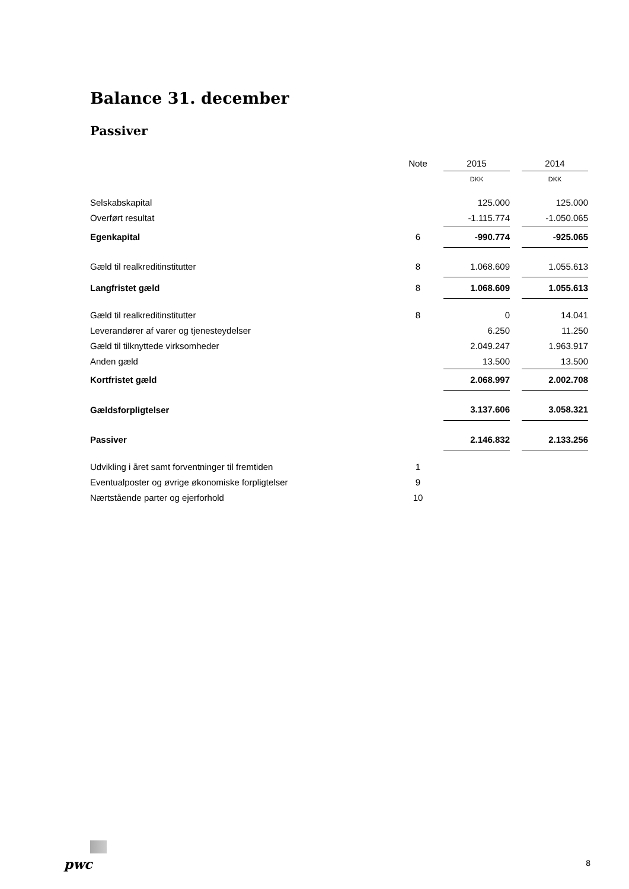Balance 31. december
Passiver
| | Note | | 2015 | | 2014 |
| | | | DKK | | DKK |
| Selskabskapital | | | 125.000 | | 125.000 |
| Overført resultat | | | -1.115.774 | | -1.050.065 |
| Egenkapital | 6 | | -990.774 | | -925.065 |
| Gæld til realkreditinstitutter | 8 | | 1.068.609 | | 1.055.613 |
| Langfristet gæld | 8 | | 1.068.609 | | 1.055.613 |
| Gæld til realkreditinstitutter | 8 | | 0 | | 14.041 |
| Leverandører af varer og tjenesteydelser | | | 6.250 | | 11.250 |
| Gæld til tilknyttede virksomheder | | | 2.049.247 | | 1.963.917 |
| Anden gæld | | | 13.500 | | 13.500 |
| Kortfristet gæld | | | 2.068.997 | | 2.002.708 |
| Gældsforpligtelser | | | 3.137.606 | | 3.058.321 |
| Passiver | | | 2.146.832 | | 2.133.256 |
| Udvikling i året samt forventninger til fremtiden | 1 | | | | |
| Eventualposter og øvrige økonomiske forpligtelser | 9 | | | | |
| Nærtstående parter og ejerforhold | 10 | | | | |
pwc 8